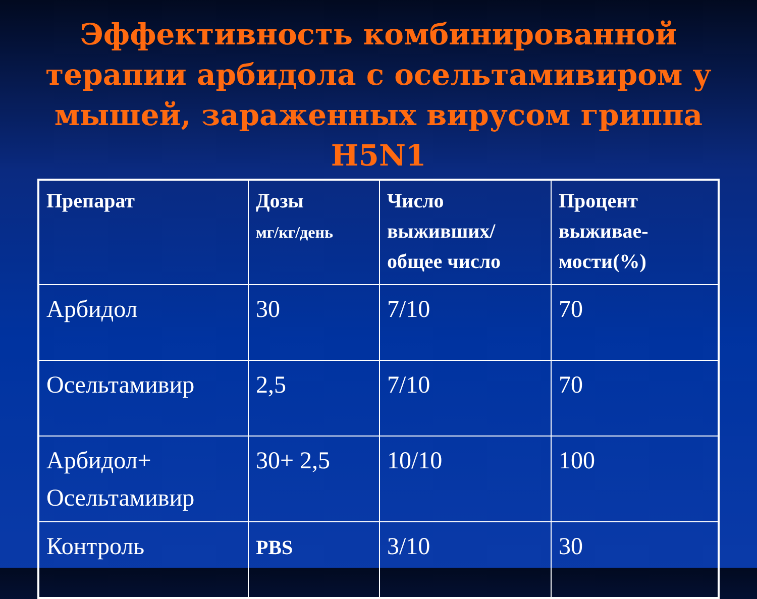Эффективность комбинированной терапии арбидола с осельтамивиром у мышей, зараженных вирусом гриппа H5N1
| Препарат | Дозы мг/кг/день | Число выживших/ общее число | Процент выживае-мости(%) |
| --- | --- | --- | --- |
| Арбидол | 30 | 7/10 | 70 |
| Осельтамивир | 2,5 | 7/10 | 70 |
| Арбидол+ Осельтамивир | 30+ 2,5 | 10/10 | 100 |
| Контроль | PBS | 3/10 | 30 |